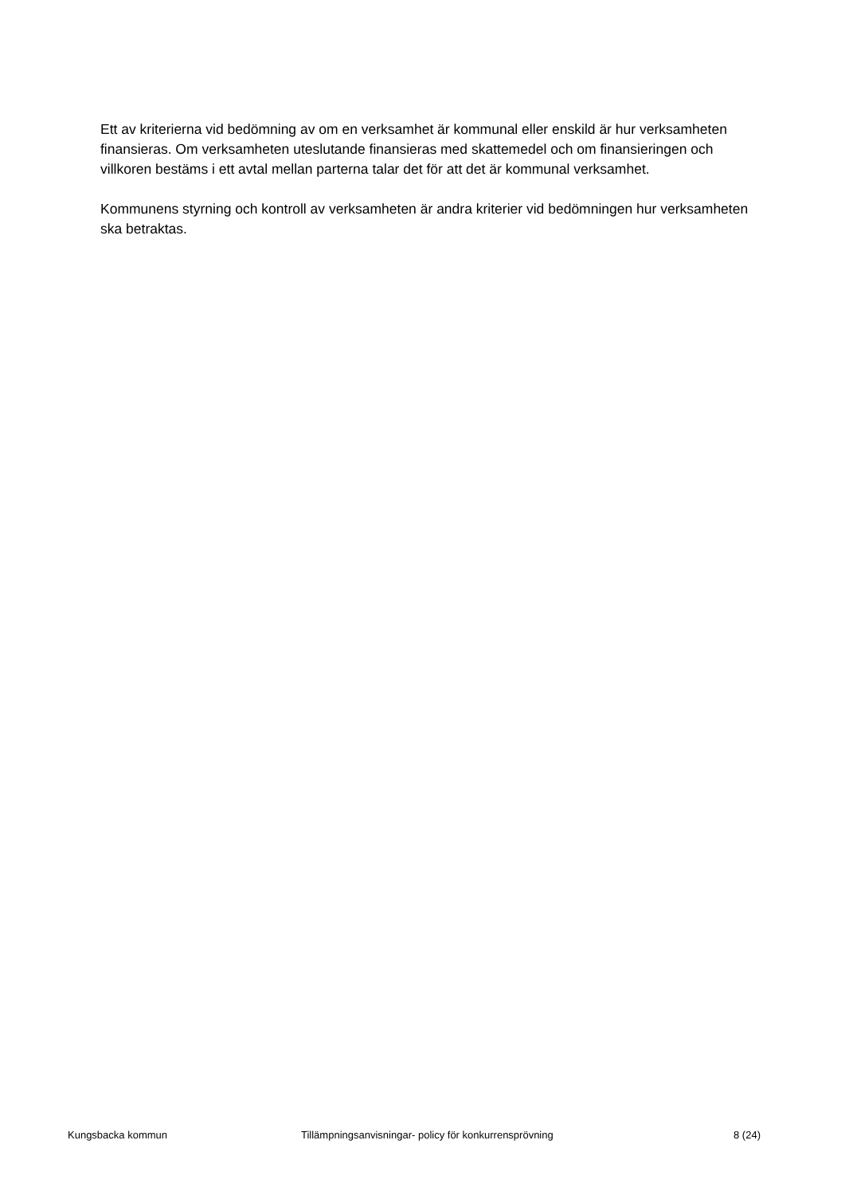Ett av kriterierna vid bedömning av om en verksamhet är kommunal eller enskild är hur verksamheten finansieras. Om verksamheten uteslutande finansieras med skattemedel och om finansieringen och villkoren bestäms i ett avtal mellan parterna talar det för att det är kommunal verksamhet.
Kommunens styrning och kontroll av verksamheten är andra kriterier vid bedömningen hur verksamheten ska betraktas.
Kungsbacka kommun Tillämpningsanvisningar- policy för konkurrensprövning
8 (24)